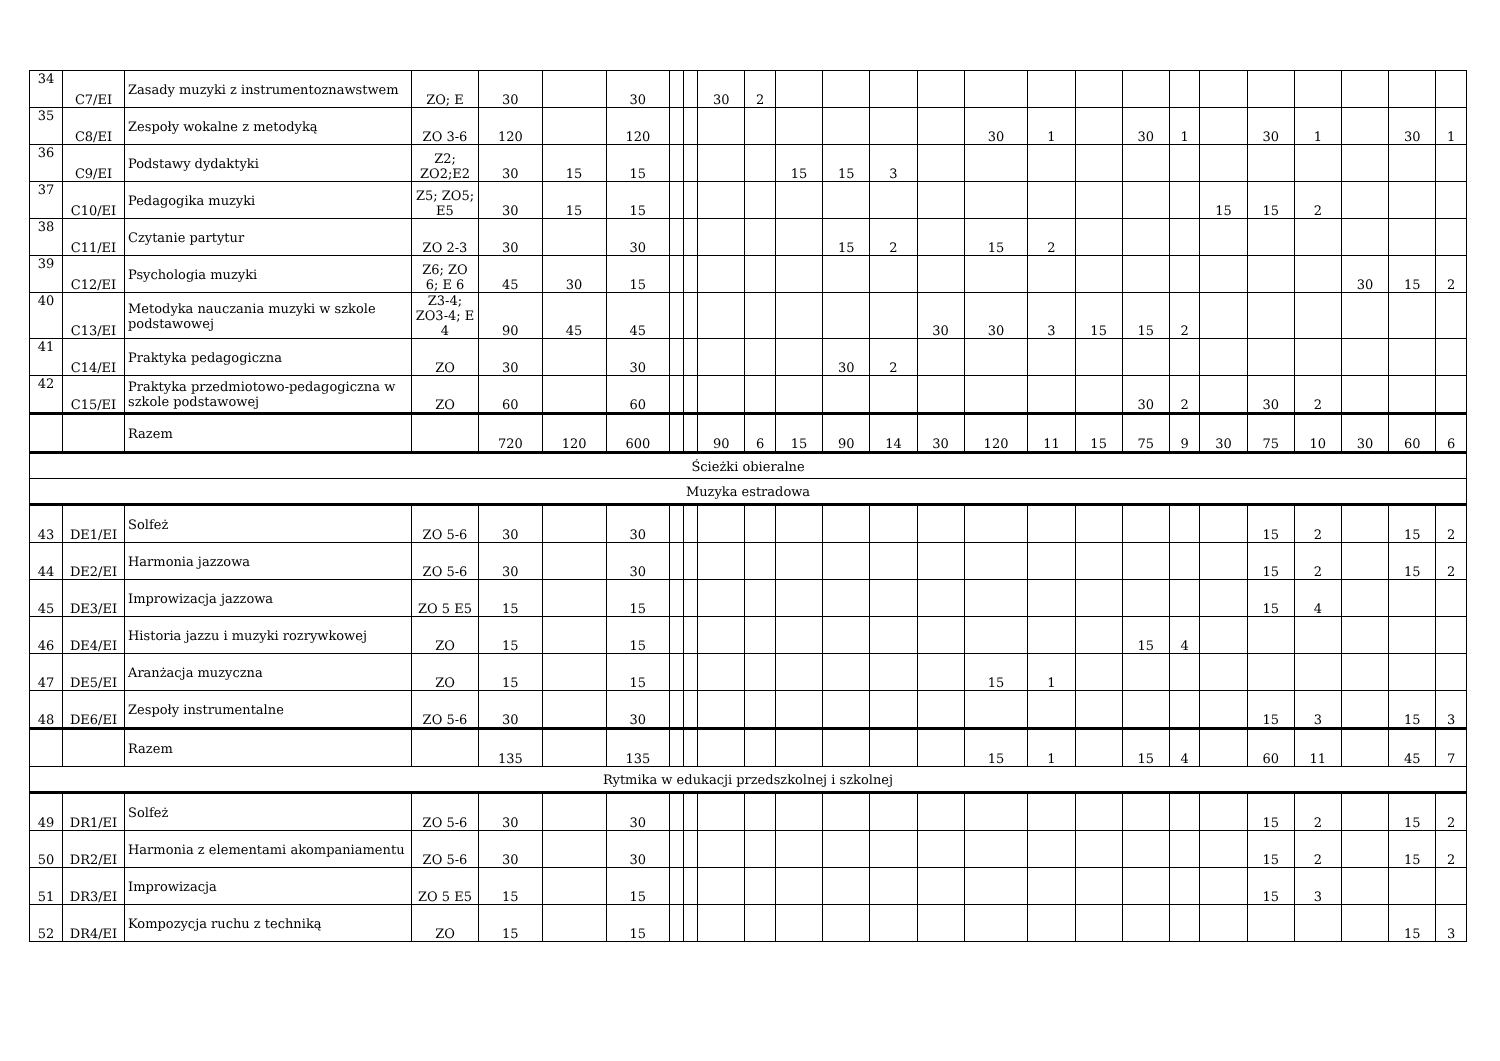| 34 | C7/EI | Zasady muzyki z instrumentoznawstwem | ZO; E | 30 | | 30 | | | 30 | 2 | | | | | | | | | | | | | | | |
| 35 | C8/EI | Zespoły wokalne z metodyką | ZO 3-6 | 120 | | 120 | | | | | | | | | 30 | 1 | | 30 | 1 | | 30 | 1 | | 30 | 1 |
| 36 | C9/EI | Podstawy dydaktyki | Z2; ZO2;E2 | 30 | 15 | 15 | | | | | 15 | 15 | 3 | | | | | | | | | | | | |
| 37 | C10/EI | Pedagogika muzyki | Z5; ZO5; E5 | 30 | 15 | 15 | | | | | | | | | | | | | | 15 | 15 | 2 | | | |
| 38 | C11/EI | Czytanie partytur | ZO 2-3 | 30 | | 30 | | | | | | 15 | 2 | | 15 | 2 | | | | | | | | | |
| 39 | C12/EI | Psychologia muzyki | Z6; ZO 6; E 6 | 45 | 30 | 15 | | | | | | | | | | | | | | | | | 30 | 15 | 2 |
| 40 | C13/EI | Metodyka nauczania muzyki w szkole podstawowej | Z3-4; ZO3-4; E 4 | 90 | 45 | 45 | | | | | | | | 30 | 30 | 3 | 15 | 15 | 2 | | | | | | |
| 41 | C14/EI | Praktyka pedagogiczna | ZO | 30 | | 30 | | | | | | 30 | 2 | | | | | | | | | | | | |
| 42 | C15/EI | Praktyka przedmiotowo-pedagogiczna w szkole podstawowej | ZO | 60 | | 60 | | | | | | | | | | | | 30 | 2 | | 30 | 2 | | | |
| | | Razem | | 720 | 120 | 600 | | | 90 | 6 | 15 | 90 | 14 | 30 | 120 | 11 | 15 | 75 | 9 | 30 | 75 | 10 | 30 | 60 | 6 |
| Ścieżki obieralne | | | | | | | | | | | | | | | | | | | | | | | | | |
| Muzyka estradowa | | | | | | | | | | | | | | | | | | | | | | | | | |
| 43 | DE1/EI | Solfeż | ZO 5-6 | 30 | | 30 | | | | | | | | | | | | | | | 15 | 2 | | 15 | 2 |
| 44 | DE2/EI | Harmonia jazzowa | ZO 5-6 | 30 | | 30 | | | | | | | | | | | | | | | 15 | 2 | | 15 | 2 |
| 45 | DE3/EI | Improwizacja jazzowa | ZO 5 E5 | 15 | | 15 | | | | | | | | | | | | | | | 15 | 4 | | | |
| 46 | DE4/EI | Historia jazzu i muzyki rozrywkowej | ZO | 15 | | 15 | | | | | | | | | | | | 15 | 4 | | | | | | |
| 47 | DE5/EI | Aranżacja muzyczna | ZO | 15 | | 15 | | | | | | | | | 15 | 1 | | | | | | | | | |
| 48 | DE6/EI | Zespoły instrumentalne | ZO 5-6 | 30 | | 30 | | | | | | | | | | | | | | | 15 | 3 | | 15 | 3 |
| | | Razem | | 135 | | 135 | | | | | | | | | 15 | 1 | | 15 | 4 | | 60 | 11 | | 45 | 7 |
| Rytmika w edukacji przedszkolnej i szkolnej | | | | | | | | | | | | | | | | | | | | | | | | | |
| 49 | DR1/EI | Solfeż | ZO 5-6 | 30 | | 30 | | | | | | | | | | | | | | | 15 | 2 | | 15 | 2 |
| 50 | DR2/EI | Harmonia z elementami akompaniamentu | ZO 5-6 | 30 | | 30 | | | | | | | | | | | | | | | 15 | 2 | | 15 | 2 |
| 51 | DR3/EI | Improwizacja | ZO 5 E5 | 15 | | 15 | | | | | | | | | | | | | | | 15 | 3 | | | |
| 52 | DR4/EI | Kompozycja ruchu z techniką | ZO | 15 | | 15 | | | | | | | | | | | | | | | | | | 15 | 3 |